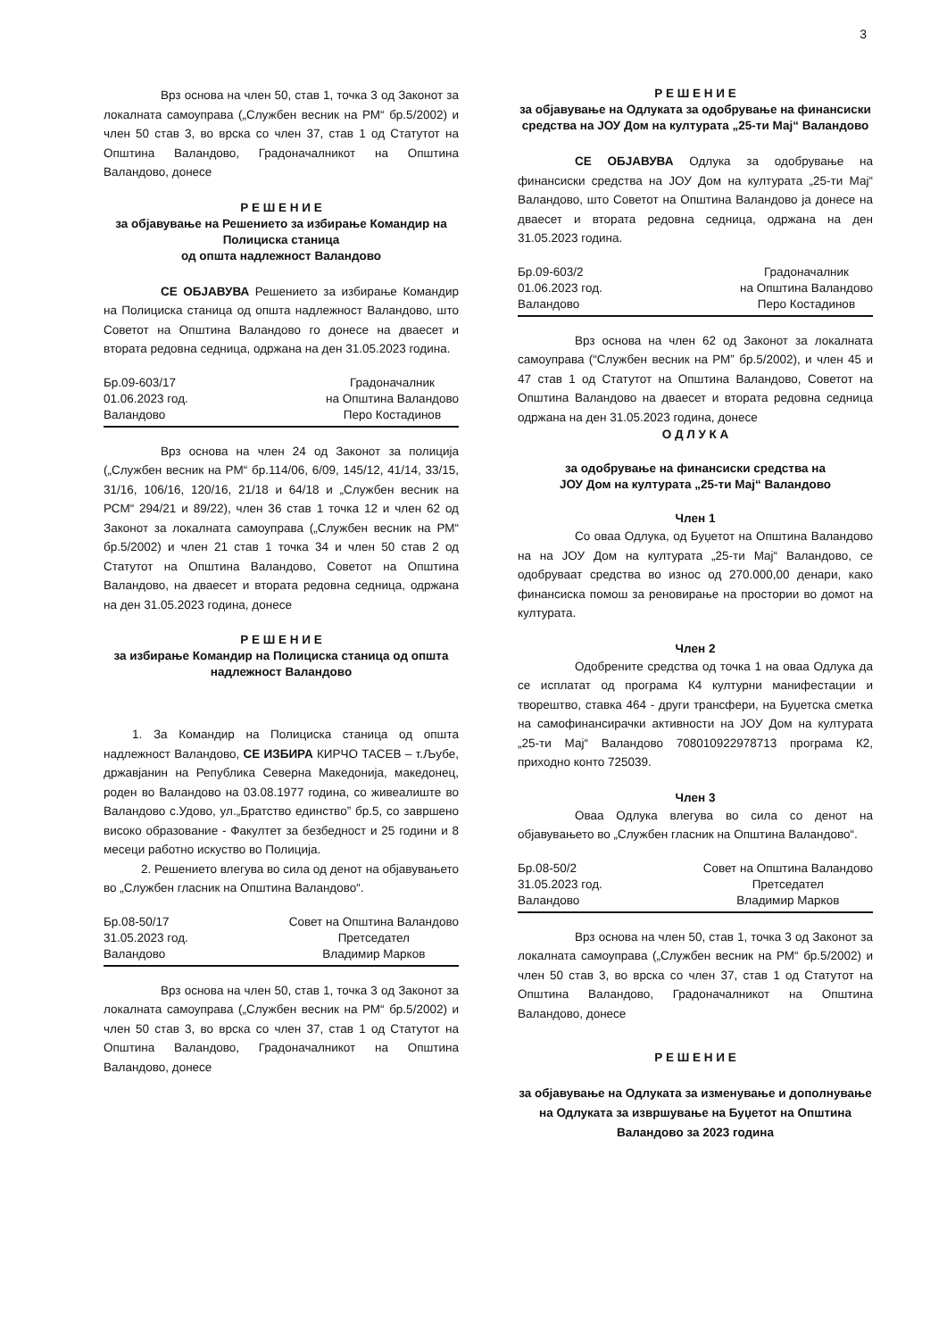3
Врз основа на член 50, став 1, точка 3 од Законот за локалната самоуправа („Службен весник на РМ“ бр.5/2002) и член 50 став 3, во врска со член 37, став 1 од Статутот на Општина Валандово, Градоначалникот на Општина Валандово, донесе
Р Е Ш Е Н И Е
за објавување на Решението за избирање Командир на Полициска станица
од општа надлежност Валандово
СЕ ОБЈАВУВА Решението за избирање Командир на Полициска станица од општа надлежност Валандово, што Советот на Општина Валандово го донесе на дваесет и втората редовна седница, одржана на ден 31.05.2023 година.
Бр.09-603/17
01.06.2023 год.
Валандово
Градоначалник
на Општина Валандово
Перо Костадинов
Врз основа на член 24 од Законот за полиција („Службен весник на РМ“ бр.114/06, 6/09, 145/12, 41/14, 33/15, 31/16, 106/16, 120/16, 21/18 и 64/18 и „Службен весник на РСМ“ 294/21 и 89/22), член 36 став 1 точка 12 и член 62 од Законот за локалната самоуправа („Службен весник на РМ“ бр.5/2002) и член 21 став 1 точка 34 и член 50 став 2 од Статутот на Општина Валандово, Советот на Општина Валандово, на дваесет и втората редовна седница, одржана на ден 31.05.2023 година, донесе
Р Е Ш Е Н И Е
за избирање Командир на Полициска станица од општа надлежност Валандово
1. За Командир на Полициска станица од општа надлежност Валандово, СЕ ИЗБИРА КИРЧО ТАСЕВ – т.Љубе, државјанин на Република Северна Македонија, македонец, роден во Валандово на 03.08.1977 година, со живеалиште во Валандово с.Удово, ул.„Братство единство” бр.5, со завршено високо образование - Факултет за безбедност и 25 години и 8 месеци работно искуство во Полиција.
2. Решението влегува во сила од денот на објавувањето во „Службен гласник на Општина Валандово“.
Бр.08-50/17
31.05.2023 год.
Валандово
Совет на Општина Валандово
Претседател
Владимир Марков
Врз основа на член 50, став 1, точка 3 од Законот за локалната самоуправа („Службен весник на РМ“ бр.5/2002) и член 50 став 3, во врска со член 37, став 1 од Статутот на Општина Валандово, Градоначалникот на Општина Валандово, донесе
Р Е Ш Е Н И Е
за објавување на Одлуката за одобрување на финансиски средства на ЈОУ Дом на културата „25-ти Мај“ Валандово
СЕ ОБЈАВУВА Одлука за одобрување на финансиски средства на ЈОУ Дом на културата „25-ти Мај“ Валандово, што Советот на Општина Валандово ја донесе на дваесет и втората редовна седница, одржана на ден 31.05.2023 година.
Бр.09-603/2
01.06.2023 год.
Валандово
Градоначалник
на Општина Валандово
Перо Костадинов
Врз основа на член 62 од Законот за локалната самоуправа (“Службен весник на РМ” бр.5/2002), и член 45 и 47 став 1 од Статутот на Општина Валандово, Советот на Општина Валандово на дваесет и втората редовна седница одржана на ден 31.05.2023 година, донесе
О Д Л У К А
за одобрување на финансиски средства на
ЈОУ Дом на културата „25-ти Мај“ Валандово
Член 1
Со оваа Одлука, од Буџетот на Општина Валандово на на ЈОУ Дом на културата „25-ти Мај“ Валандово, се одобруваат средства во износ од 270.000,00 денари, како финансиска помош за реновирање на простории во домот на културата.
Член 2
Одобрените средства од точка 1 на оваа Одлука да се исплатат од програма К4 културни манифестации и творештво, ставка 464 - други трансфери, на Буџетска сметка на самофинансирачки активности на ЈОУ Дом на културата „25-ти Мај“ Валандово 708010922978713 програма К2, приходно конто 725039.
Член 3
Оваа Одлука влегува во сила со денот на објавувањето во „Службен гласник на Општина Валандово“.
Бр.08-50/2
31.05.2023 год.
Валандово
Совет на Општина Валандово
Претседател
Владимир Марков
Врз основа на член 50, став 1, точка 3 од Законот за локалната самоуправа („Службен весник на РМ“ бр.5/2002) и член 50 став 3, во врска со член 37, став 1 од Статутот на Општина Валандово, Градоначалникот на Општина Валандово, донесе
Р Е Ш Е Н И Е
за објавување на Одлуката за изменување и дополнување на Одлуката за извршување на Буџетот на Општина Валандово за 2023 година